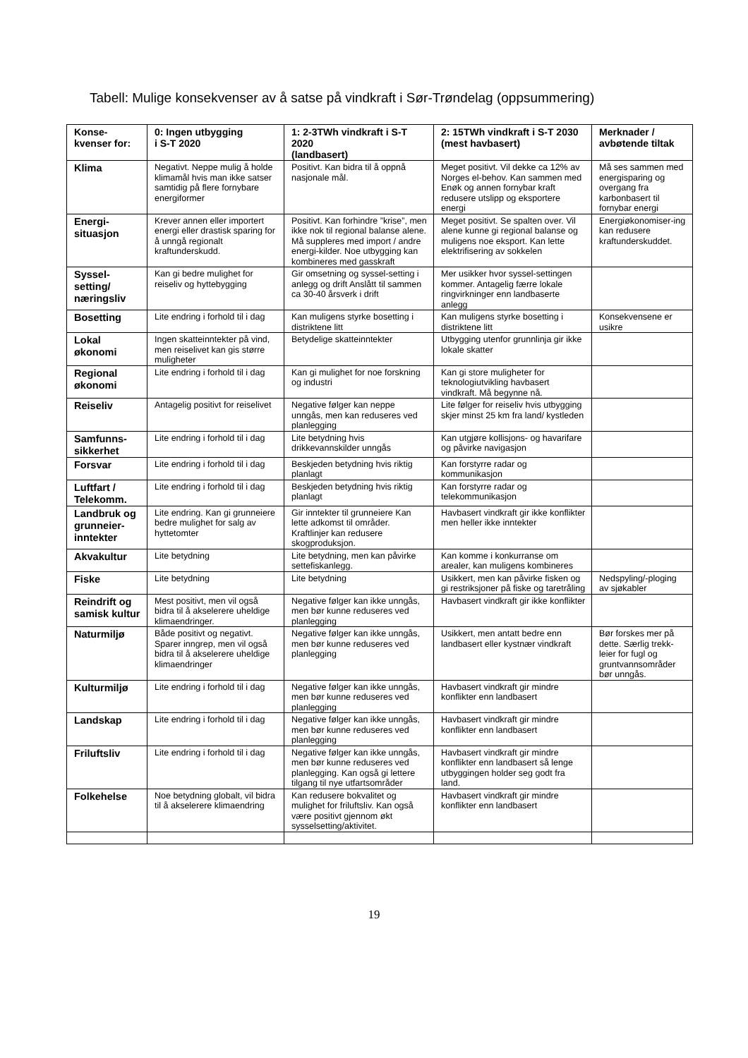Tabell: Mulige konsekvenser av å satse på vindkraft i Sør-Trøndelag (oppsummering)
| Konse- kvenser for: | 0: Ingen utbygging i S-T 2020 | 1: 2-3TWh vindkraft i S-T 2020 (landbasert) | 2: 15TWh vindkraft i S-T 2030 (mest havbasert) | Merknader / avbøtende tiltak |
| --- | --- | --- | --- | --- |
| Klima | Negativt. Neppe mulig å holde klimamål hvis man ikke satser samtidig på flere fornybare energiformer | Positivt. Kan bidra til å oppnå nasjonale mål. | Meget positivt. Vil dekke ca 12% av Norges el-behov. Kan sammen med Enøk og annen fornybar kraft redusere utslipp og eksportere energi | Må ses sammen med energisparing og overgang fra karbonbasert til fornybar energi |
| Energi- situasjon | Krever annen eller importert energi eller drastisk sparing for å unngå regionalt kraftunderskudd. | Positivt. Kan forhindre ”krise”, men ikke nok til regional balanse alene. Må suppleres med import / andre energi-kilder. Noe utbygging kan kombineres med gasskraft | Meget positivt. Se spalten over. Vil alene kunne gi regional balanse og muligens noe eksport. Kan lette elektrifisering av sokkelen | Energiøkonomiser-ing kan redusere kraftunderskuddet. |
| Syssel- setting/ næringsliv | Kan gi bedre mulighet for reiseliv og hyttebygging | Gir omsetning og syssel-setting i anlegg og drift Anslått til sammen ca 30-40 årsverk i drift | Mer usikker hvor syssel-settingen kommer. Antagelig færre lokale ringvirkninger enn landbaserte anlegg | |
| Bosetting | Lite endring i forhold til i dag | Kan muligens styrke bosetting i distriktene litt | Kan muligens styrke bosetting i distriktene litt | Konsekvensene er usikre |
| Lokal økonomi | Ingen skatteinntekter på vind, men reiselivet kan gis større muligheter | Betydelige skatteinntekter | Utbygging utenfor grunnlinja gir ikke lokale skatter | |
| Regional økonomi | Lite endring i forhold til i dag | Kan gi mulighet for noe forskning og industri | Kan gi store muligheter for teknologiutvikling havbasert vindkraft. Må begynne nå. | |
| Reiseliv | Antagelig positivt for reiselivet | Negative følger kan neppe unngås, men kan reduseres ved planlegging | Lite følger for reiseliv hvis utbygging skjer minst 25 km fra land/ kystleden | |
| Samfunns- sikkerhet | Lite endring i forhold til i dag | Lite betydning hvis drikkevannskilder unngås | Kan utgjøre kollisjons- og havarifare og påvirke navigasjon | |
| Forsvar | Lite endring i forhold til i dag | Beskjeden betydning hvis riktig planlagt | Kan forstyrre radar og kommunikasjon | |
| Luftfart / Telekomm. | Lite endring i forhold til i dag | Beskjeden betydning hvis riktig planlagt | Kan forstyrre radar og telekommunikasjon | |
| Landbruk og grunneier-inntekter | Lite endring. Kan gi grunneiere bedre mulighet for salg av hyttetomter | Gir inntekter til grunneiere Kan lette adkomst til områder. Kraftlinjer kan redusere skogproduksjon. | Havbasert vindkraft gir ikke konflikter men heller ikke inntekter | |
| Akvakultur | Lite betydning | Lite betydning, men kan påvirke settefiskanlegg. | Kan komme i konkurranse om arealer, kan muligens kombineres | |
| Fiske | Lite betydning | Lite betydning | Usikkert, men kan påvirke fisken og gi restriksjoner på fiske og taretråling | Nedspyling/-ploging av sjøkabler |
| Reindrift og samisk kultur | Mest positivt, men vil også bidra til å akselerere uheldige klimaendringer. | Negative følger kan ikke unngås, men bør kunne reduseres ved planlegging | Havbasert vindkraft gir ikke konflikter | |
| Naturmiljø | Både positivt og negativt. Sparer inngrep, men vil også bidra til å akselerere uheldige klimaendringer | Negative følger kan ikke unngås, men bør kunne reduseres ved planlegging | Usikkert, men antatt bedre enn landbasert eller kystnær vindkraft | Bør forskes mer på dette. Særlig trekk-leier for fugl og gruntvannsområder bør unngås. |
| Kulturmiljø | Lite endring i forhold til i dag | Negative følger kan ikke unngås, men bør kunne reduseres ved planlegging | Havbasert vindkraft gir mindre konflikter enn landbasert | |
| Landskap | Lite endring i forhold til i dag | Negative følger kan ikke unngås, men bør kunne reduseres ved planlegging | Havbasert vindkraft gir mindre konflikter enn landbasert | |
| Friluftsliv | Lite endring i forhold til i dag | Negative følger kan ikke unngås, men bør kunne reduseres ved planlegging. Kan også gi lettere tilgang til nye utfartsområder | Havbasert vindkraft gir mindre konflikter enn landbasert så lenge utbyggingen holder seg godt fra land. | |
| Folkehelse | Noe betydning globalt, vil bidra til å akselerere klimaendring | Kan redusere bokvalitet og mulighet for friluftsliv. Kan også være positivt gjennom økt sysselsetting/aktivitet. | Havbasert vindkraft gir mindre konflikter enn landbasert | |
19